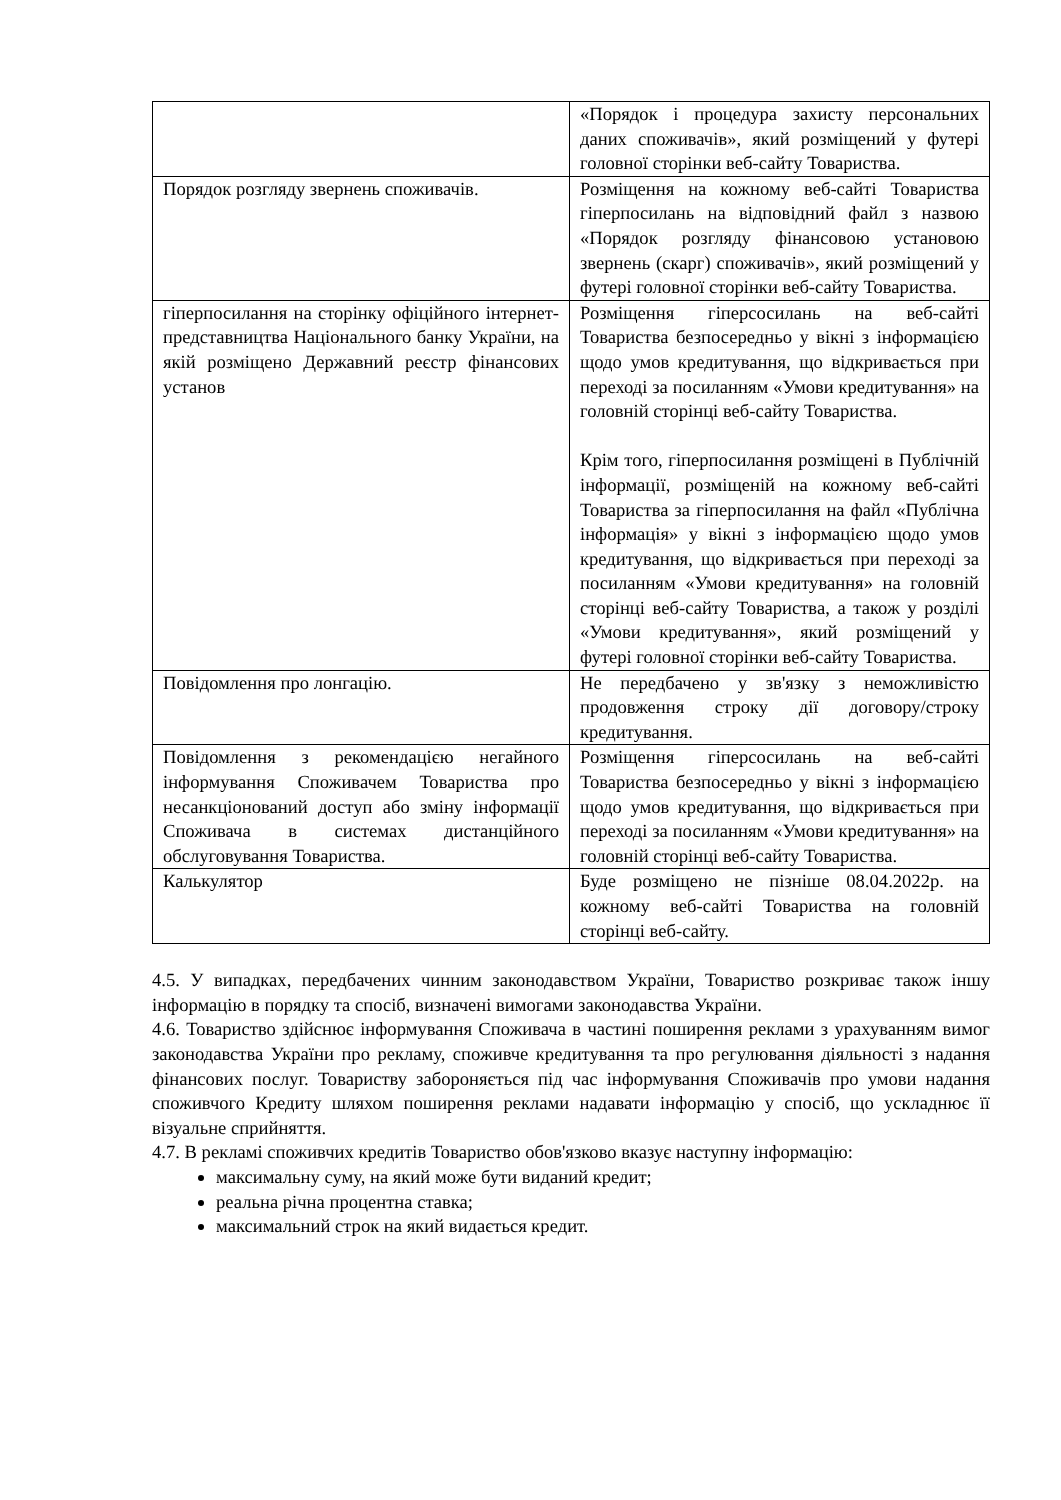| | «Порядок і процедура захисту персональних даних споживачів», який розміщений у футері головної сторінки веб-сайту Товариства. |
| Порядок розгляду звернень споживачів. | Розміщення на кожному веб-сайті Товариства гіперпосилань на відповідний файл з назвою «Порядок розгляду фінансовою установою звернень (скарг) споживачів», який розміщений у футері головної сторінки веб-сайту Товариства. |
| гіперпосилання на сторінку офіційного інтернет-представництва Національного банку України, на якій розміщено Державний реєстр фінансових установ | Розміщення гіперсосилань на веб-сайті Товариства безпосередньо у вікні з інформацією щодо умов кредитування, що відкривається при переході за посиланням «Умови кредитування» на головній сторінці веб-сайту Товариства. Крім того, гіперпосилання розміщені в Публічній інформації, розміщеній на кожному веб-сайті Товариства за гіперпосилання на файл «Публічна інформація» у вікні з інформацією щодо умов кредитування, що відкривається при переході за посиланням «Умови кредитування» на головній сторінці веб-сайту Товариства, а також у розділі «Умови кредитування», який розміщений у футері головної сторінки веб-сайту Товариства. |
| Повідомлення про лонгацію. | Не передбачено у зв'язку з неможливістю продовження строку дії договору/строку кредитування. |
| Повідомлення з рекомендацією негайного інформування Споживачем Товариства про несанкціонований доступ або зміну інформації Споживача в системах дистанційного обслуговування Товариства. | Розміщення гіперсосилань на веб-сайті Товариства безпосередньо у вікні з інформацією щодо умов кредитування, що відкривається при переході за посиланням «Умови кредитування» на головній сторінці веб-сайту Товариства. |
| Калькулятор | Буде розміщено не пізніше 08.04.2022р. на кожному веб-сайті Товариства на головній сторінці веб-сайту. |
4.5. У випадках, передбачених чинним законодавством України, Товариство розкриває також іншу інформацію в порядку та спосіб, визначені вимогами законодавства України.
4.6. Товариство здійснює інформування Споживача в частині поширення реклами з урахуванням вимог законодавства України про рекламу, споживче кредитування та про регулювання діяльності з надання фінансових послуг. Товариству забороняється під час інформування Споживачів про умови надання споживчого Кредиту шляхом поширення реклами надавати інформацію у спосіб, що ускладнює її візуальне сприйняття.
4.7. В рекламі споживчих кредитів Товариство обов'язково вказує наступну інформацію:
максимальну суму, на який може бути виданий кредит;
реальна річна процентна ставка;
максимальний строк на який видається кредит.